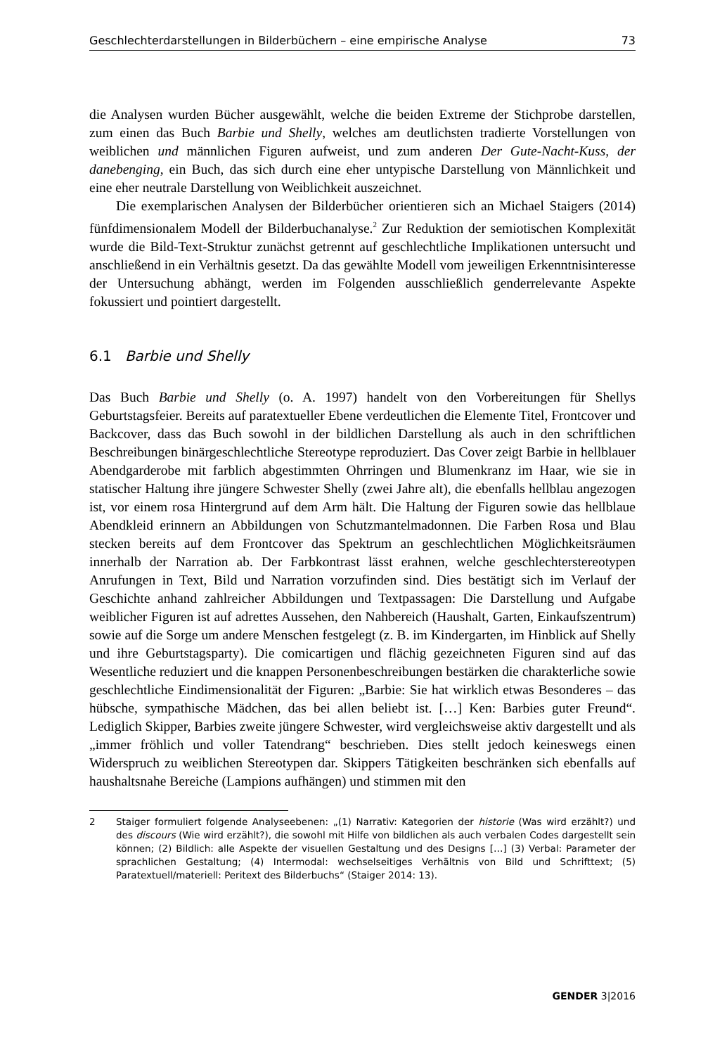Geschlechterdarstellungen in Bilderbüchern – eine empirische Analyse 73
die Analysen wurden Bücher ausgewählt, welche die beiden Extreme der Stichprobe darstellen, zum einen das Buch Barbie und Shelly, welches am deutlichsten tradierte Vorstellungen von weiblichen und männlichen Figuren aufweist, und zum anderen Der Gute-Nacht-Kuss, der danebenging, ein Buch, das sich durch eine eher untypische Darstellung von Männlichkeit und eine eher neutrale Darstellung von Weiblichkeit auszeichnet.
Die exemplarischen Analysen der Bilderbücher orientieren sich an Michael Staigers (2014) fünfdimensionalem Modell der Bilderbuchanalyse.<sup>2</sup> Zur Reduktion der semiotischen Komplexität wurde die Bild-Text-Struktur zunächst getrennt auf geschlechtliche Implikationen untersucht und anschließend in ein Verhältnis gesetzt. Da das gewählte Modell vom jeweiligen Erkenntnisinteresse der Untersuchung abhängt, werden im Folgenden ausschließlich genderrelevante Aspekte fokussiert und pointiert dargestellt.
6.1 Barbie und Shelly
Das Buch Barbie und Shelly (o. A. 1997) handelt von den Vorbereitungen für Shellys Geburtstagsfeier. Bereits auf paratextueller Ebene verdeutlichen die Elemente Titel, Frontcover und Backcover, dass das Buch sowohl in der bildlichen Darstellung als auch in den schriftlichen Beschreibungen binärgeschlechtliche Stereotype reproduziert. Das Cover zeigt Barbie in hellblauer Abendgarderobe mit farblich abgestimmten Ohrringen und Blumenkranz im Haar, wie sie in statischer Haltung ihre jüngere Schwester Shelly (zwei Jahre alt), die ebenfalls hellblau angezogen ist, vor einem rosa Hintergrund auf dem Arm hält. Die Haltung der Figuren sowie das hellblaue Abendkleid erinnern an Abbildungen von Schutzmantelmadonnen. Die Farben Rosa und Blau stecken bereits auf dem Frontcover das Spektrum an geschlechtlichen Möglichkeitsräumen innerhalb der Narration ab. Der Farbkontrast lässt erahnen, welche geschlechterstereotypen Anrufungen in Text, Bild und Narration vorzufinden sind. Dies bestätigt sich im Verlauf der Geschichte anhand zahlreicher Abbildungen und Textpassagen: Die Darstellung und Aufgabe weiblicher Figuren ist auf adrettes Aussehen, den Nahbereich (Haushalt, Garten, Einkaufszentrum) sowie auf die Sorge um andere Menschen festgelegt (z. B. im Kindergarten, im Hinblick auf Shelly und ihre Geburtstagsparty). Die comicartigen und flächig gezeichneten Figuren sind auf das Wesentliche reduziert und die knappen Personenbeschreibungen bestärken die charakterliche sowie geschlechtliche Eindimensionalität der Figuren: „Barbie: Sie hat wirklich etwas Besonderes – das hübsche, sympathische Mädchen, das bei allen beliebt ist. […] Ken: Barbies guter Freund“. Lediglich Skipper, Barbies zweite jüngere Schwester, wird vergleichsweise aktiv dargestellt und als „immer fröhlich und voller Tatendrang“ beschrieben. Dies stellt jedoch keineswegs einen Widerspruch zu weiblichen Stereotypen dar. Skippers Tätigkeiten beschränken sich ebenfalls auf haushaltsnahe Bereiche (Lampions aufhängen) und stimmen mit den
2 Staiger formuliert folgende Analyseebenen: „(1) Narrativ: Kategorien der historie (Was wird erzählt?) und des discours (Wie wird erzählt?), die sowohl mit Hilfe von bildlichen als auch verbalen Codes dargestellt sein können; (2) Bildlich: alle Aspekte der visuellen Gestaltung und des Designs […] (3) Verbal: Parameter der sprachlichen Gestaltung; (4) Intermodal: wechselseitiges Verhältnis von Bild und Schrifttext; (5) Paratextuell/materiell: Peritext des Bilderbuchs“ (Staiger 2014: 13).
GENDER 3|2016